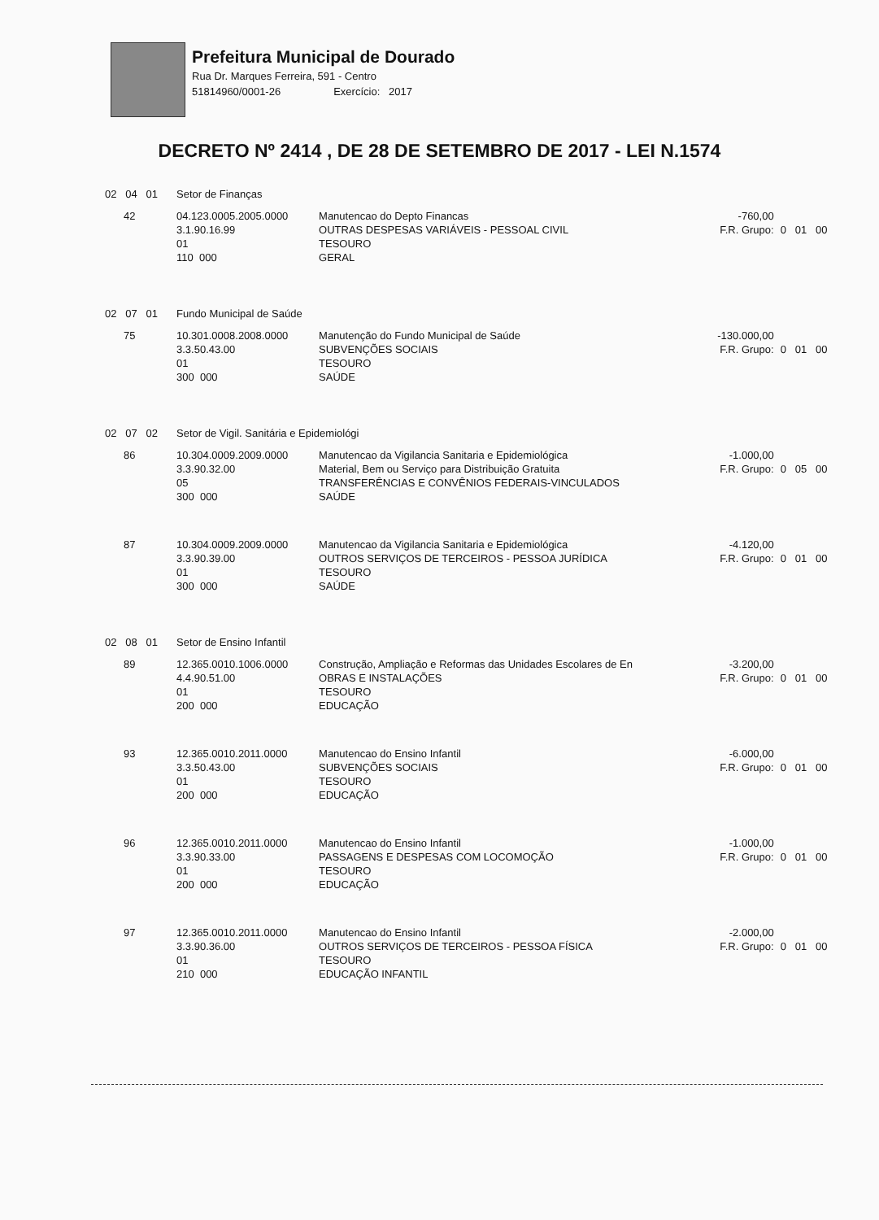Prefeitura Municipal de Dourado
Rua Dr. Marques Ferreira, 591 - Centro
51814960/0001-26 Exercício: 2017
DECRETO Nº 2414 , DE 28 DE SETEMBRO DE 2017 - LEI N.1574
| 02 04 01 | | Setor de Finanças | | | |
| | 42 | 04.123.0005.2005.0000 3.1.90.16.99 01 110 000 | Manutencao do Depto Financas OUTRAS DESPESAS VARIÁVEIS - PESSOAL CIVIL TESOURO GERAL | -760,00 F.R. Grupo: | 0 01 00 |
| 02 07 01 | | Fundo Municipal de Saúde | | | |
| | 75 | 10.301.0008.2008.0000 3.3.50.43.00 01 300 000 | Manutenção do Fundo Municipal de Saúde SUBVENÇÕES SOCIAIS TESOURO SAÚDE | -130.000,00 F.R. Grupo: | 0 01 00 |
| 02 07 02 | | Setor de Vigil. Sanitária e Epidemiológi | | | |
| | 86 | 10.304.0009.2009.0000 3.3.90.32.00 05 300 000 | Manutencao da Vigilancia Sanitaria e Epidemiológica Material, Bem ou Serviço para Distribuição Gratuita TRANSFERÊNCIAS E CONVÊNIOS FEDERAIS-VINCULADOS SAÚDE | -1.000,00 F.R. Grupo: | 0 05 00 |
| | 87 | 10.304.0009.2009.0000 3.3.90.39.00 01 300 000 | Manutencao da Vigilancia Sanitaria e Epidemiológica OUTROS SERVIÇOS DE TERCEIROS - PESSOA JURÍDICA TESOURO SAÚDE | -4.120,00 F.R. Grupo: | 0 01 00 |
| 02 08 01 | | Setor de Ensino Infantil | | | |
| | 89 | 12.365.0010.1006.0000 4.4.90.51.00 01 200 000 | Construção, Ampliação e Reformas das Unidades Escolares de En OBRAS E INSTALAÇÕES TESOURO EDUCAÇÃO | -3.200,00 F.R. Grupo: | 0 01 00 |
| | 93 | 12.365.0010.2011.0000 3.3.50.43.00 01 200 000 | Manutencao do Ensino Infantil SUBVENÇÕES SOCIAIS TESOURO EDUCAÇÃO | -6.000,00 F.R. Grupo: | 0 01 00 |
| | 96 | 12.365.0010.2011.0000 3.3.90.33.00 01 200 000 | Manutencao do Ensino Infantil PASSAGENS E DESPESAS COM LOCOMOÇÃO TESOURO EDUCAÇÃO | -1.000,00 F.R. Grupo: | 0 01 00 |
| | 97 | 12.365.0010.2011.0000 3.3.90.36.00 01 210 000 | Manutencao do Ensino Infantil OUTROS SERVIÇOS DE TERCEIROS - PESSOA FÍSICA TESOURO EDUCAÇÃO INFANTIL | -2.000,00 F.R. Grupo: | 0 01 00 |